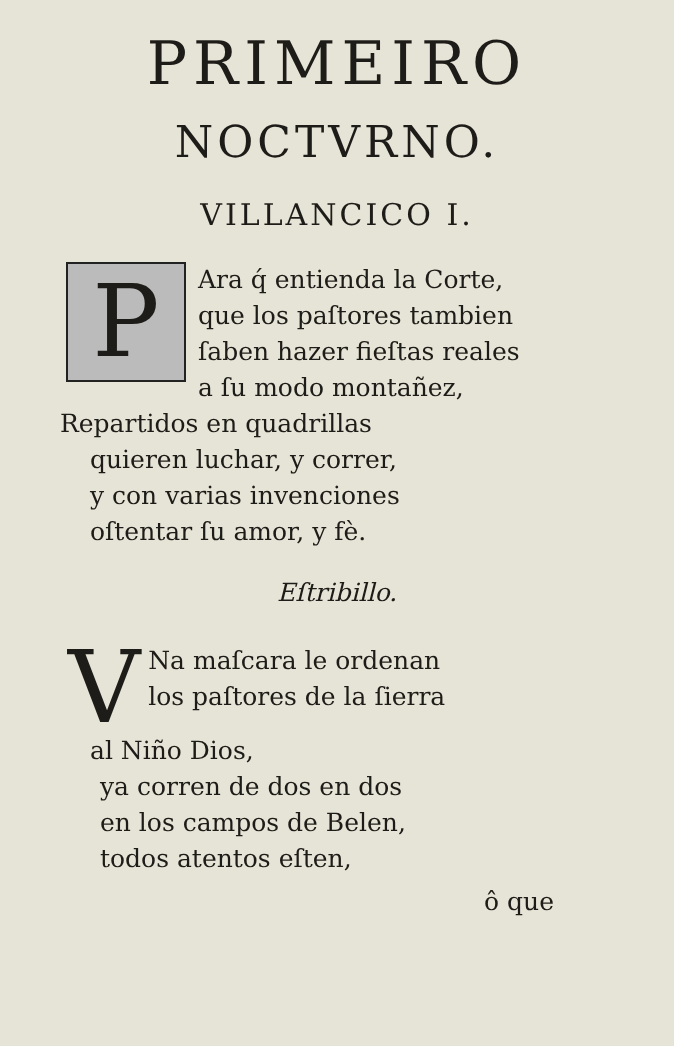PRIMEIRO
NOCTVRNO.
VILLANCICO I.
P
Ara q́ entienda la Corte,
que los paſtores tambien
ſaben hazer fieſtas reales
a ſu modo montañez,
Repartidos en quadrillas
quieren luchar, y correr,
y con varias invenciones
oſtentar ſu amor, y fè.
Eſtribillo.
V
Na maſcara le ordenan
los paſtores de la ſierra
al Niño Dios,
ya corren de dos en dos
en los campos de Belen,
todos atentos eſten,
ô que